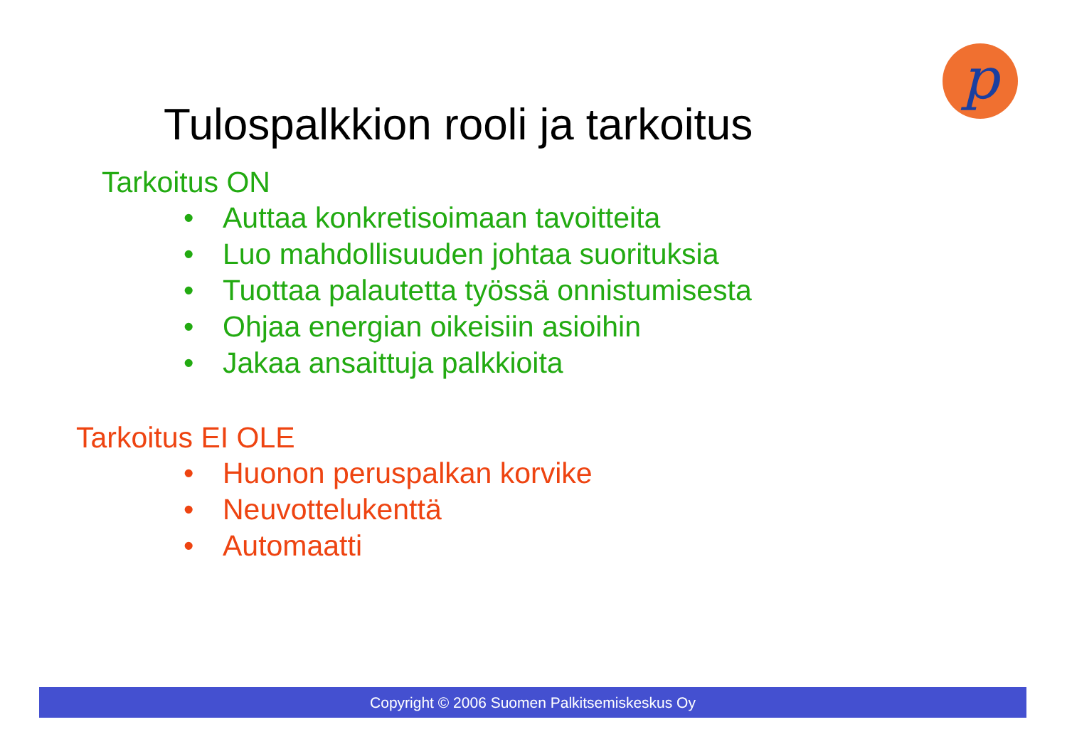p
Tulospalkkion rooli ja tarkoitus
Tarkoitus ON
• Auttaa konkretisoimaan tavoitteita
• Luo mahdollisuuden johtaa suorituksia
• Tuottaa palautetta työssä onnistumisesta
• Ohjaa energian oikeisiin asioihin
• Jakaa ansaittuja palkkioita
Tarkoitus EI OLE
• Huonon peruspalkan korvike
• Neuvottelukenttä
• Automaatti
Copyright © 2006 Suomen Palkitsemiskeskus Oy